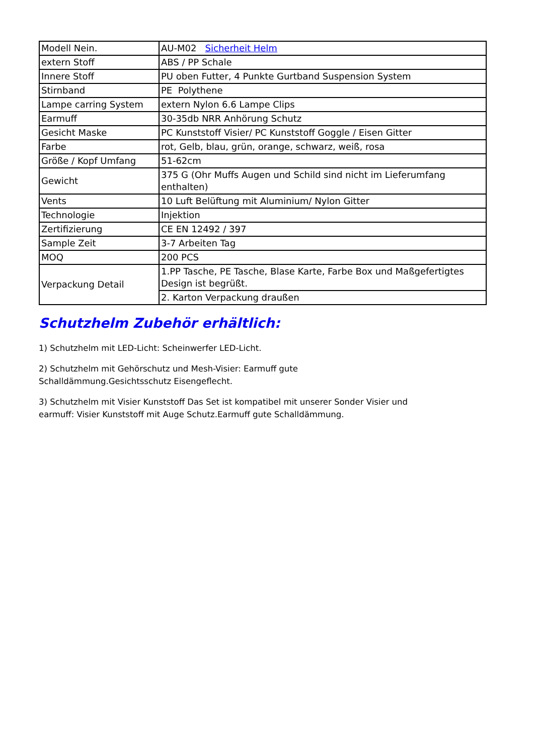| Modell Nein. | AU-M02 Sicherheit Helm |
| extern Stoff | ABS / PP Schale |
| Innere Stoff | PU oben Futter, 4 Punkte Gurtband Suspension System |
| Stirnband | PE Polythene |
| Lampe carring System | extern Nylon 6.6 Lampe Clips |
| Earmuff | 30-35db NRR Anhörung Schutz |
| Gesicht Maske | PC Kunststoff Visier/ PC Kunststoff Goggle / Eisen Gitter |
| Farbe | rot, Gelb, blau, grün, orange, schwarz, weiß, rosa |
| Größe / Kopf Umfang | 51-62cm |
| Gewicht | 375 G (Ohr Muffs Augen und Schild sind nicht im Lieferumfang enthalten) |
| Vents | 10 Luft Belüftung mit Aluminium/ Nylon Gitter |
| Technologie | Injektion |
| Zertifizierung | CE EN 12492 / 397 |
| Sample Zeit | 3-7 Arbeiten Tag |
| MOQ | 200 PCS |
| Verpackung Detail | 1.PP Tasche, PE Tasche, Blase Karte, Farbe Box und Maßgefertigtes Design ist begrüßt. |
| | 2. Karton Verpackung draußen |
Schutzhelm Zubehör erhältlich:
1) Schutzhelm mit LED-Licht: Scheinwerfer LED-Licht.
2) Schutzhelm mit Gehörschutz und Mesh-Visier: Earmuff gute
Schalldämmung.Gesichtsschutz Eisengeflecht.
3) Schutzhelm mit Visier Kunststoff Das Set ist kompatibel mit unserer Sonder Visier und earmuff: Visier Kunststoff mit Auge Schutz.Earmuff gute Schalldämmung.